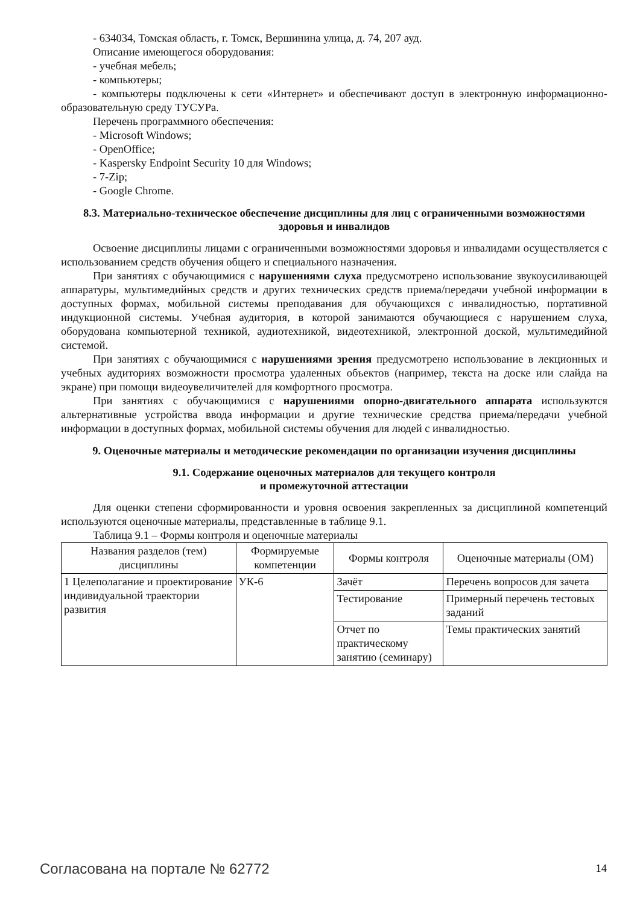- 634034, Томская область, г. Томск, Вершинина улица, д. 74, 207 ауд.
Описание имеющегося оборудования:
- учебная мебель;
- компьютеры;
- компьютеры подключены к сети «Интернет» и обеспечивают доступ в электронную информационно-образовательную среду ТУСУРа.
Перечень программного обеспечения:
- Microsoft Windows;
- OpenOffice;
- Kaspersky Endpoint Security 10 для Windows;
- 7-Zip;
- Google Chrome.
8.3. Материально-техническое обеспечение дисциплины для лиц с ограниченными возможностями здоровья и инвалидов
Освоение дисциплины лицами с ограниченными возможностями здоровья и инвалидами осуществляется с использованием средств обучения общего и специального назначения.
При занятиях с обучающимися с нарушениями слуха предусмотрено использование звукоусиливающей аппаратуры, мультимедийных средств и других технических средств приема/передачи учебной информации в доступных формах, мобильной системы преподавания для обучающихся с инвалидностью, портативной индукционной системы. Учебная аудитория, в которой занимаются обучающиеся с нарушением слуха, оборудована компьютерной техникой, аудиотехникой, видеотехникой, электронной доской, мультимедийной системой.
При занятиях с обучающимися с нарушениями зрения предусмотрено использование в лекционных и учебных аудиториях возможности просмотра удаленных объектов (например, текста на доске или слайда на экране) при помощи видеоувеличителей для комфортного просмотра.
При занятиях с обучающимися с нарушениями опорно-двигательного аппарата используются альтернативные устройства ввода информации и другие технические средства приема/передачи учебной информации в доступных формах, мобильной системы обучения для людей с инвалидностью.
9. Оценочные материалы и методические рекомендации по организации изучения дисциплины
9.1. Содержание оценочных материалов для текущего контроля
и промежуточной аттестации
Для оценки степени сформированности и уровня освоения закрепленных за дисциплиной компетенций используются оценочные материалы, представленные в таблице 9.1.
Таблица 9.1 – Формы контроля и оценочные материалы
| Названия разделов (тем) дисциплины | Формируемые компетенции | Формы контроля | Оценочные материалы (ОМ) |
| --- | --- | --- | --- |
| 1 Целеполагание и проектирование индивидуальной траектории развития | УК-6 | Зачёт | Перечень вопросов для зачета |
| | | Тестирование | Примерный перечень тестовых заданий |
| | | Отчет по практическому занятию (семинару) | Темы практических занятий |
Согласована на портале № 62772 14